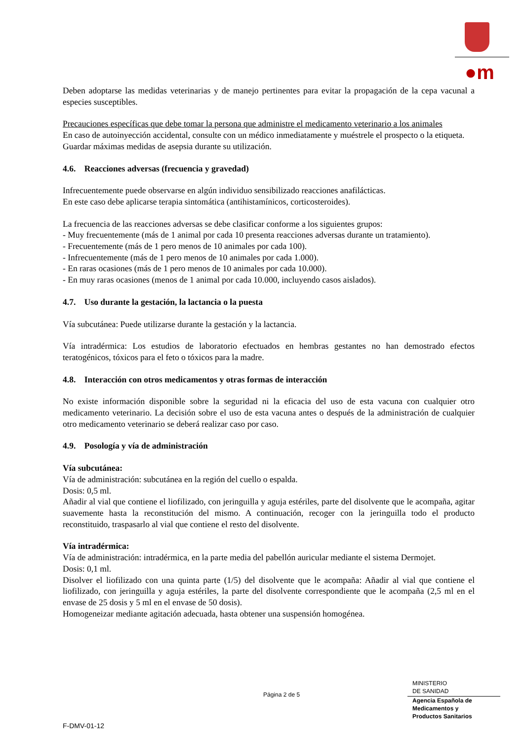●m
Deben adoptarse las medidas veterinarias y de manejo pertinentes para evitar la propagación de la cepa vacunal a especies susceptibles.
Precauciones específicas que debe tomar la persona que administre el medicamento veterinario a los animales
En caso de autoinyección accidental, consulte con un médico inmediatamente y muéstrele el prospecto o la etiqueta.
Guardar máximas medidas de asepsia durante su utilización.
4.6. Reacciones adversas (frecuencia y gravedad)
Infrecuentemente puede observarse en algún individuo sensibilizado reacciones anafilácticas.
En este caso debe aplicarse terapia sintomática (antihistamínicos, corticosteroides).
La frecuencia de las reacciones adversas se debe clasificar conforme a los siguientes grupos:
- Muy frecuentemente (más de 1 animal por cada 10 presenta reacciones adversas durante un tratamiento).
- Frecuentemente (más de 1 pero menos de 10 animales por cada 100).
- Infrecuentemente (más de 1 pero menos de 10 animales por cada 1.000).
- En raras ocasiones (más de 1 pero menos de 10 animales por cada 10.000).
- En muy raras ocasiones (menos de 1 animal por cada 10.000, incluyendo casos aislados).
4.7. Uso durante la gestación, la lactancia o la puesta
Vía subcutánea: Puede utilizarse durante la gestación y la lactancia.
Vía intradérmica: Los estudios de laboratorio efectuados en hembras gestantes no han demostrado efectos teratogénicos, tóxicos para el feto o tóxicos para la madre.
4.8. Interacción con otros medicamentos y otras formas de interacción
No existe información disponible sobre la seguridad ni la eficacia del uso de esta vacuna con cualquier otro medicamento veterinario. La decisión sobre el uso de esta vacuna antes o después de la administración de cualquier otro medicamento veterinario se deberá realizar caso por caso.
4.9. Posología y vía de administración
Vía subcutánea:
Vía de administración: subcutánea en la región del cuello o espalda.
Dosis: 0,5 ml.
Añadir al vial que contiene el liofilizado, con jeringuilla y aguja estériles, parte del disolvente que le acompaña, agitar suavemente hasta la reconstitución del mismo. A continuación, recoger con la jeringuilla todo el producto reconstituido, traspasarlo al vial que contiene el resto del disolvente.
Vía intradérmica:
Vía de administración: intradérmica, en la parte media del pabellón auricular mediante el sistema Dermojet.
Dosis: 0,1 ml.
Disolver el liofilizado con una quinta parte (1/5) del disolvente que le acompaña: Añadir al vial que contiene el liofilizado, con jeringuilla y aguja estériles, la parte del disolvente correspondiente que le acompaña (2,5 ml en el envase de 25 dosis y 5 ml en el envase de 50 dosis).
Homogeneizar mediante agitación adecuada, hasta obtener una suspensión homogénea.
Página 2 de 5
MINISTERIO
DE SANIDAD
Agencia Española de
Medicamentos y
Productos Sanitarios
F-DMV-01-12